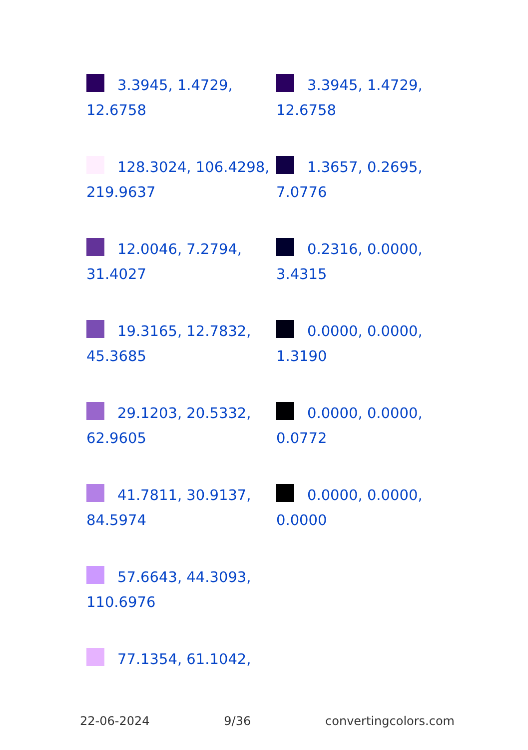3.3945, 1.4729, 12.6758
128.3024, 106.4298, 219.9637
12.0046, 7.2794, 31.4027
19.3165, 12.7832, 45.3685
29.1203, 20.5332, 62.9605
41.7811, 30.9137, 84.5974
57.6643, 44.3093, 110.6976
77.1354, 61.1042,
3.3945, 1.4729, 12.6758
1.3657, 0.2695, 7.0776
0.2316, 0.0000, 3.4315
0.0000, 0.0000, 1.3190
0.0000, 0.0000, 0.0772
0.0000, 0.0000, 0.0000
22-06-2024 9/36 convertingcolors.com